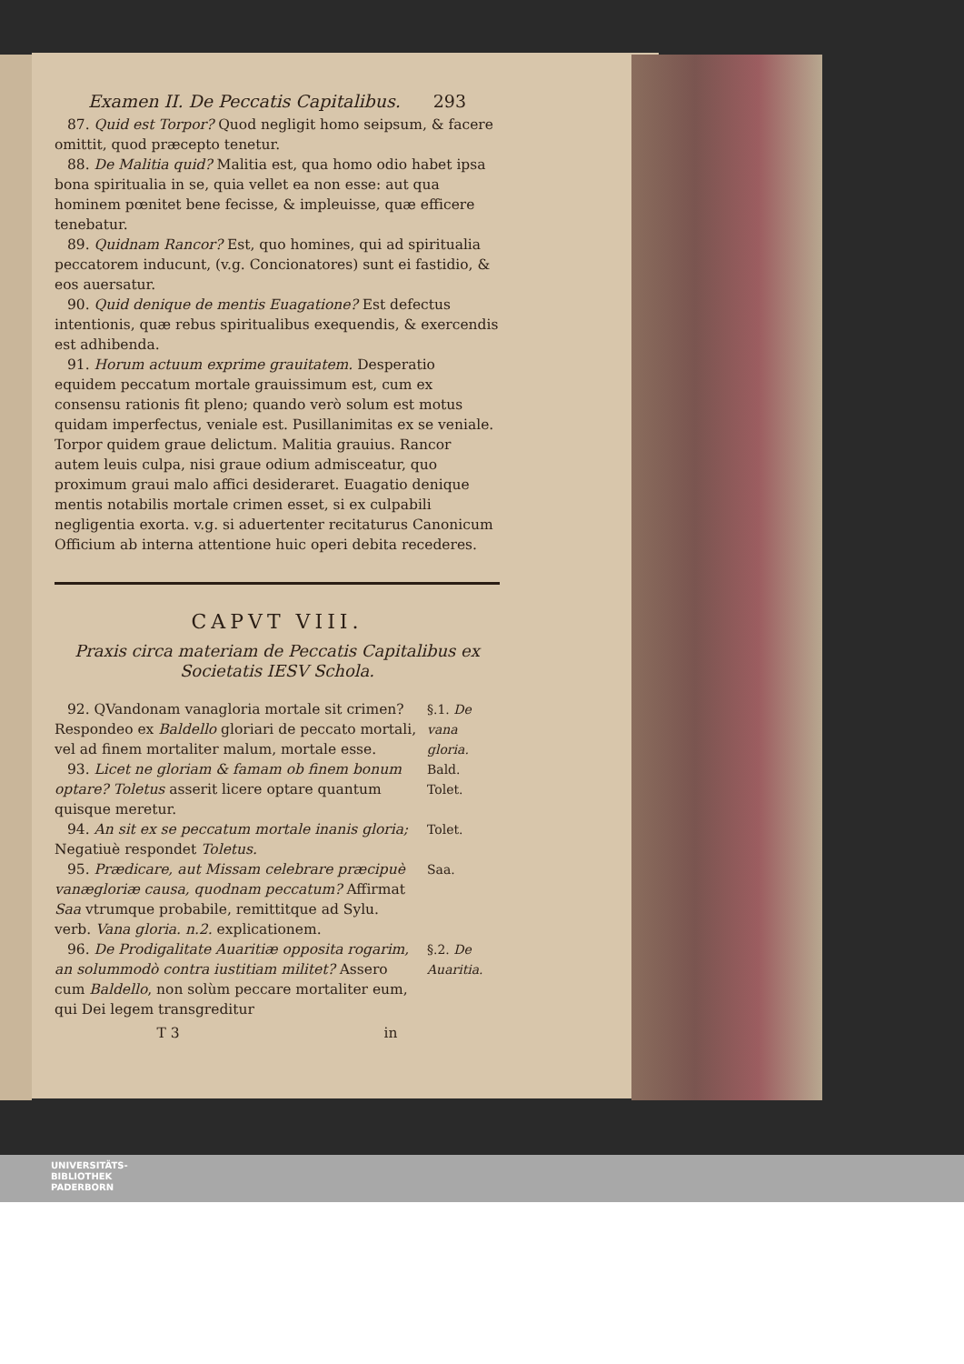Examen II. De Peccatis Capitalibus. 293
87. Quid est Torpor? Quod negligit homo seipsum, & facere omittit, quod præcepto tenetur.
88. De Malitia quid? Malitia est, qua homo odio habet ipsa bona spiritualia in se, quia vellet ea non esse: aut qua hominem pœnitet bene fecisse, & impleuisse, quæ efficere tenebatur.
89. Quidnam Rancor? Est, quo homines, qui ad spiritualia peccatorem inducunt, (v.g. Concionatores) sunt ei fastidio, & eos auersatur.
90. Quid denique de mentis Euagatione? Est defectus intentionis, quæ rebus spiritualibus exequendis, & exercendis est adhibenda.
91. Horum actuum exprime grauitatem. Desperatio equidem peccatum mortale grauissimum est, cum ex consensu rationis fit pleno; quando verò solum est motus quidam imperfectus, veniale est. Pusillanimitas ex se veniale. Torpor quidem graue delictum. Malitia grauius. Rancor autem leuis culpa, nisi graue odium admisceatur, quo proximum graui malo affici desideraret. Euagatio denique mentis notabilis mortale crimen esset, si ex culpabili negligentia exorta. v.g. si aduertenter recitaturus Canonicum Officium ab interna attentione huic operi debita recederes.
CAPVT VIII.
Praxis circa materiam de Peccatis Capitalibus ex Societatis IESV Schola.
92. QVandonam vanagloria mortale sit crimen? Respondeo ex Baldello gloriari de peccato mortali, vel ad finem mortaliter malum, mortale esse.
§.1. De vana gloria.
93. Licet ne gloriam & famam ob finem bonum optare? Toletus asserit licere optare quantum quisque meretur.
Bald. Tolet.
94. An sit ex se peccatum mortale inanis gloria; Negatiuè respondet Toletus.
Tolet.
95. Prædicare, aut Missam celebrare præcipuè vanægloriæ causa, quodnam peccatum? Affirmat Saa vtrumque probabile, remittitque ad Sylu. verb. Vana gloria. n.2. explicationem.
Saa.
96. De Prodigalitate Auaritiæ opposita rogarim, an solummodò contra iustitiam militet? Assero cum Baldello, non solùm peccare mortaliter eum, qui Dei legem transgreditur
§.2. De Auaritia.
T 3 in
UNIVERSITÄTS-
BIBLIOTHEK
PADERBORN